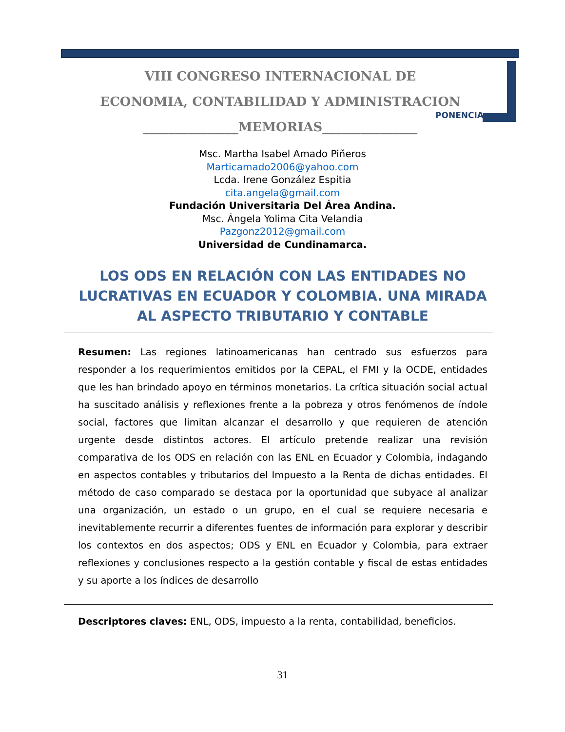VIII CONGRESO INTERNACIONAL DE
ECONOMIA, CONTABILIDAD Y ADMINISTRACION
_______________MEMORIAS_______________
PONENCIA
Msc. Martha Isabel Amado Piñeros
Marticamado2006@yahoo.com
Lcda. Irene González Espitia
cita.angela@gmail.com
Fundación Universitaria Del Área Andina.
Msc. Ángela Yolima Cita Velandia
Pazgonz2012@gmail.com
Universidad de Cundinamarca.
LOS ODS EN RELACIÓN CON LAS ENTIDADES NO LUCRATIVAS EN ECUADOR Y COLOMBIA. UNA MIRADA AL ASPECTO TRIBUTARIO Y CONTABLE
Resumen: Las regiones latinoamericanas han centrado sus esfuerzos para responder a los requerimientos emitidos por la CEPAL, el FMI y la OCDE, entidades que les han brindado apoyo en términos monetarios. La crítica situación social actual ha suscitado análisis y reflexiones frente a la pobreza y otros fenómenos de índole social, factores que limitan alcanzar el desarrollo y que requieren de atención urgente desde distintos actores. El artículo pretende realizar una revisión comparativa de los ODS en relación con las ENL en Ecuador y Colombia, indagando en aspectos contables y tributarios del Impuesto a la Renta de dichas entidades. El método de caso comparado se destaca por la oportunidad que subyace al analizar una organización, un estado o un grupo, en el cual se requiere necesaria e inevitablemente recurrir a diferentes fuentes de información para explorar y describir los contextos en dos aspectos; ODS y ENL en Ecuador y Colombia, para extraer reflexiones y conclusiones respecto a la gestión contable y fiscal de estas entidades y su aporte a los índices de desarrollo
Descriptores claves: ENL, ODS, impuesto a la renta, contabilidad, beneficios.
31